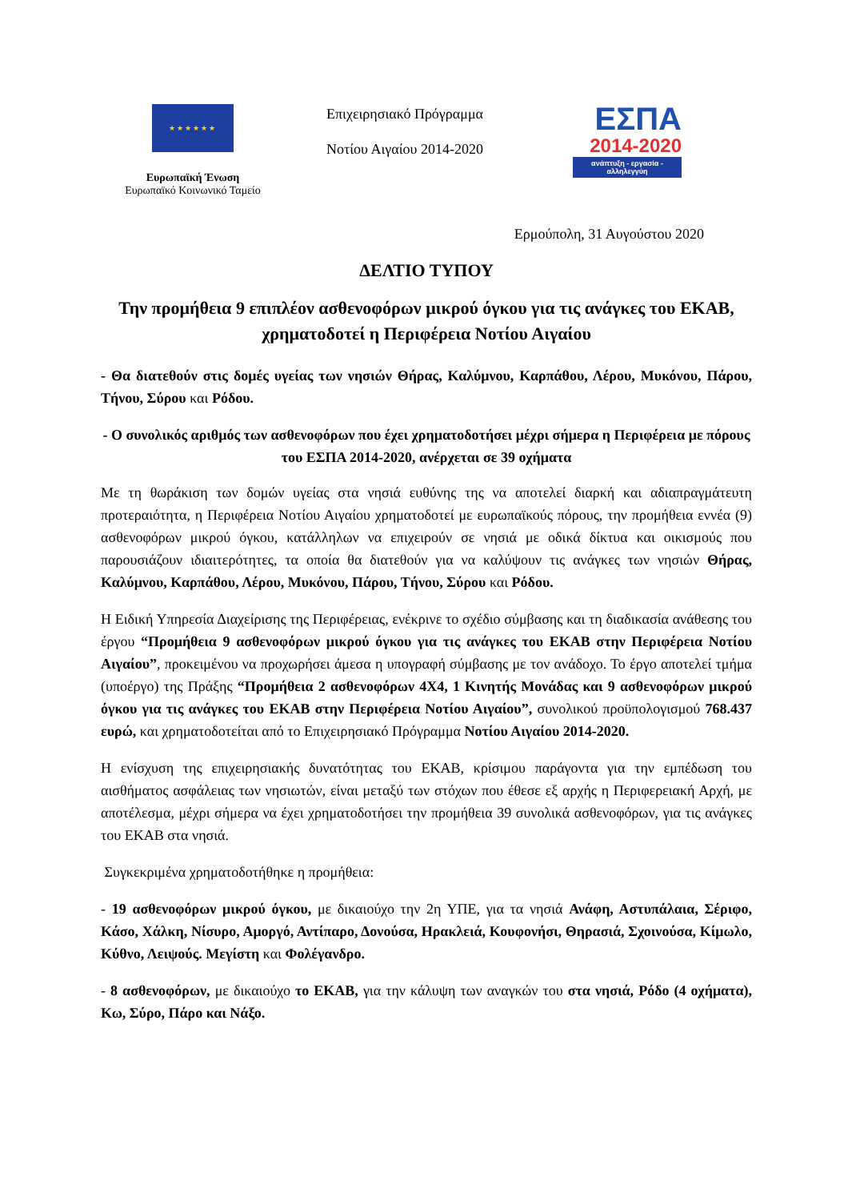★★★★★★
Ευρωπαϊκή Ένωση
Ευρωπαϊκό Κοινωνικό Ταμείο
Επιχειρησιακό Πρόγραμμα
Νοτίου Αιγαίου 2014-2020
ΕΣΠΑ
2014-2020
ανάπτυξη - εργασία - αλληλεγγύη
Ερμούπολη, 31 Αυγούστου 2020
ΔΕΛΤΙΟ ΤΥΠΟΥ
Την προμήθεια 9 επιπλέον ασθενοφόρων μικρού όγκου για τις ανάγκες του ΕΚΑΒ, χρηματοδοτεί η Περιφέρεια Νοτίου Αιγαίου
- Θα διατεθούν στις δομές υγείας των νησιών Θήρας, Καλύμνου, Καρπάθου, Λέρου, Μυκόνου, Πάρου, Τήνου, Σύρου και Ρόδου.
- Ο συνολικός αριθμός των ασθενοφόρων που έχει χρηματοδοτήσει μέχρι σήμερα η Περιφέρεια με πόρους του ΕΣΠΑ 2014-2020, ανέρχεται σε 39 οχήματα
Με τη θωράκιση των δομών υγείας στα νησιά ευθύνης της να αποτελεί διαρκή και αδιαπραγμάτευτη προτεραιότητα, η Περιφέρεια Νοτίου Αιγαίου χρηματοδοτεί με ευρωπαϊκούς πόρους, την προμήθεια εννέα (9) ασθενοφόρων μικρού όγκου, κατάλληλων να επιχειρούν σε νησιά με οδικά δίκτυα και οικισμούς που παρουσιάζουν ιδιαιτερότητες, τα οποία θα διατεθούν για να καλύψουν τις ανάγκες των νησιών Θήρας, Καλύμνου, Καρπάθου, Λέρου, Μυκόνου, Πάρου, Τήνου, Σύρου και Ρόδου.
Η Ειδική Υπηρεσία Διαχείρισης της Περιφέρειας, ενέκρινε το σχέδιο σύμβασης και τη διαδικασία ανάθεσης του έργου “Προμήθεια 9 ασθενοφόρων μικρού όγκου για τις ανάγκες του ΕΚΑΒ στην Περιφέρεια Νοτίου Αιγαίου”, προκειμένου να προχωρήσει άμεσα η υπογραφή σύμβασης με τον ανάδοχο. Το έργο αποτελεί τμήμα (υποέργο) της Πράξης “Προμήθεια 2 ασθενοφόρων 4Χ4, 1 Κινητής Μονάδας και 9 ασθενοφόρων μικρού όγκου για τις ανάγκες του ΕΚΑΒ στην Περιφέρεια Νοτίου Αιγαίου”, συνολικού προϋπολογισμού 768.437 ευρώ, και χρηματοδοτείται από το Επιχειρησιακό Πρόγραμμα Νοτίου Αιγαίου 2014-2020.
Η ενίσχυση της επιχειρησιακής δυνατότητας του ΕΚΑΒ, κρίσιμου παράγοντα για την εμπέδωση του αισθήματος ασφάλειας των νησιωτών, είναι μεταξύ των στόχων που έθεσε εξ αρχής η Περιφερειακή Αρχή, με αποτέλεσμα, μέχρι σήμερα να έχει χρηματοδοτήσει την προμήθεια 39 συνολικά ασθενοφόρων, για τις ανάγκες του ΕΚΑΒ στα νησιά.
Συγκεκριμένα χρηματοδοτήθηκε η προμήθεια:
- 19 ασθενοφόρων μικρού όγκου, με δικαιούχο την 2η ΥΠΕ, για τα νησιά Ανάφη, Αστυπάλαια, Σέριφο, Κάσο, Χάλκη, Νίσυρο, Αμοργό, Αντίπαρο, Δονούσα, Ηρακλειά, Κουφονήσι, Θηρασιά, Σχοινούσα, Κίμωλο, Κύθνο, Λειψούς. Μεγίστη και Φολέγανδρο.
- 8 ασθενοφόρων, με δικαιούχο το ΕΚΑΒ, για την κάλυψη των αναγκών του στα νησιά, Ρόδο (4 οχήματα), Κω, Σύρο, Πάρο και Νάξο.